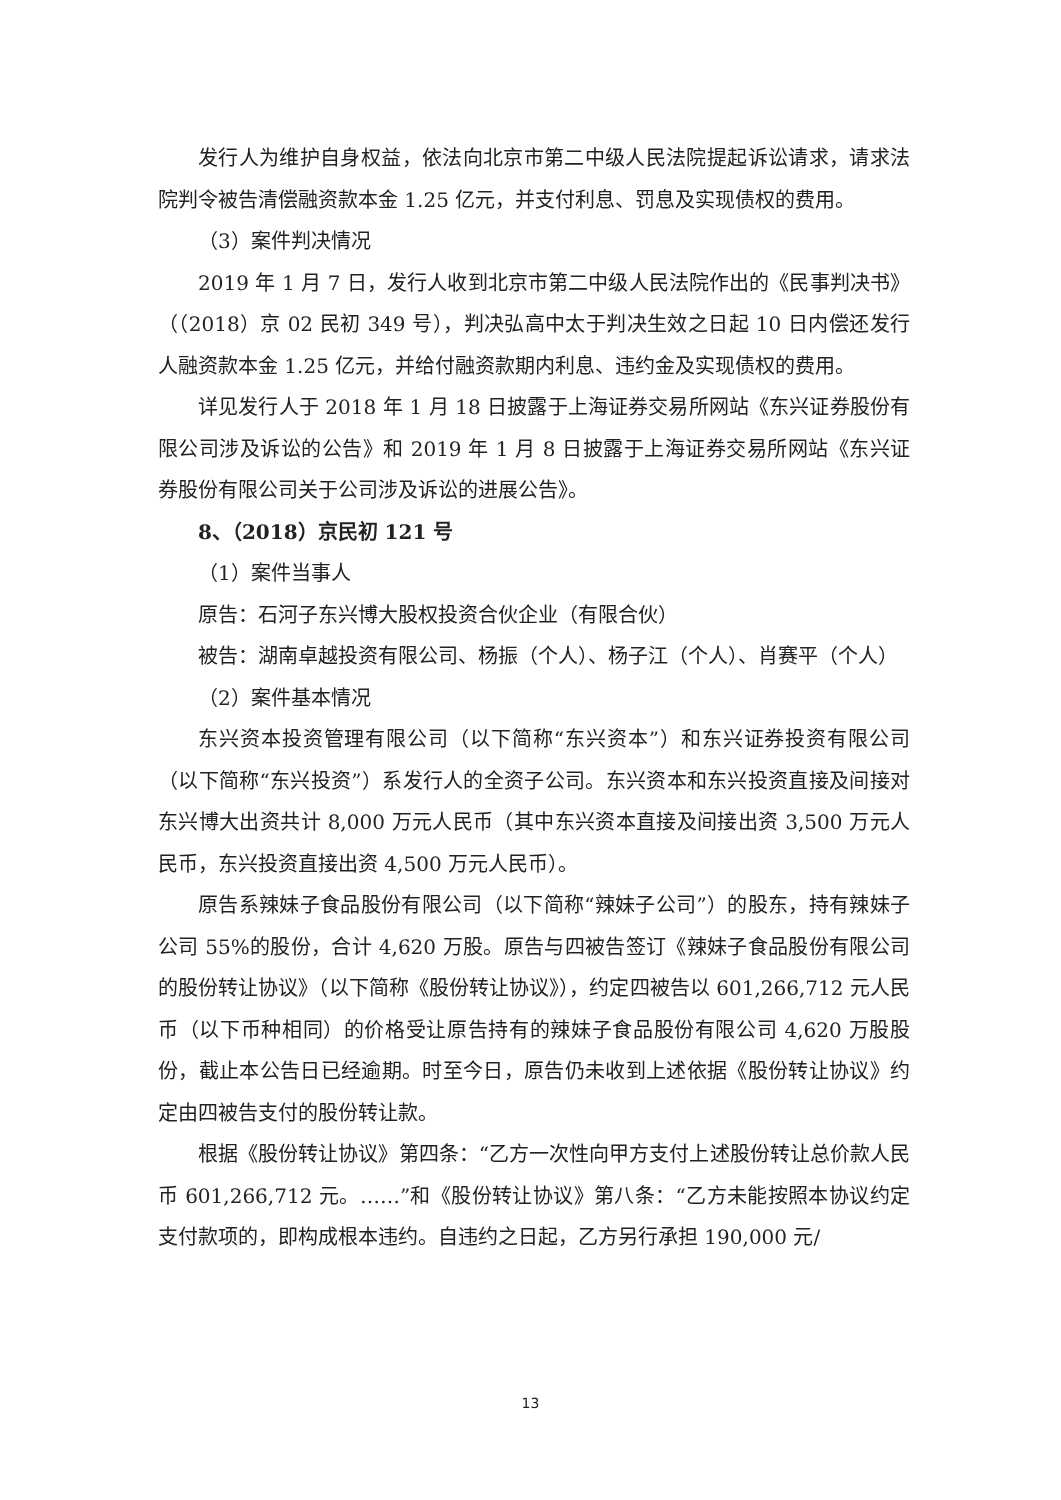发行人为维护自身权益，依法向北京市第二中级人民法院提起诉讼请求，请求法院判令被告清偿融资款本金 1.25 亿元，并支付利息、罚息及实现债权的费用。
（3）案件判决情况
2019 年 1 月 7 日，发行人收到北京市第二中级人民法院作出的《民事判决书》（（2018）京 02 民初 349 号），判决弘高中太于判决生效之日起 10 日内偿还发行人融资款本金 1.25 亿元，并给付融资款期内利息、违约金及实现债权的费用。
详见发行人于 2018 年 1 月 18 日披露于上海证券交易所网站《东兴证券股份有限公司涉及诉讼的公告》和 2019 年 1 月 8 日披露于上海证券交易所网站《东兴证券股份有限公司关于公司涉及诉讼的进展公告》。
8、（2018）京民初 121 号
（1）案件当事人
原告：石河子东兴博大股权投资合伙企业（有限合伙）
被告：湖南卓越投资有限公司、杨振（个人）、杨子江（个人）、肖赛平（个人）
（2）案件基本情况
东兴资本投资管理有限公司（以下简称“东兴资本”）和东兴证券投资有限公司（以下简称“东兴投资”）系发行人的全资子公司。东兴资本和东兴投资直接及间接对东兴博大出资共计 8,000 万元人民币（其中东兴资本直接及间接出资 3,500 万元人民币，东兴投资直接出资 4,500 万元人民币）。
原告系辣妹子食品股份有限公司（以下简称“辣妹子公司”）的股东，持有辣妹子公司 55%的股份，合计 4,620 万股。原告与四被告签订《辣妹子食品股份有限公司的股份转让协议》（以下简称《股份转让协议》），约定四被告以 601,266,712 元人民币（以下币种相同）的价格受让原告持有的辣妹子食品股份有限公司 4,620 万股股份，截止本公告日已经逾期。时至今日，原告仍未收到上述依据《股份转让协议》约定由四被告支付的股份转让款。
根据《股份转让协议》第四条：“乙方一次性向甲方支付上述股份转让总价款人民币 601,266,712 元。……”和《股份转让协议》第八条：“乙方未能按照本协议约定支付款项的，即构成根本违约。自违约之日起，乙方另行承担 190,000 元/
13